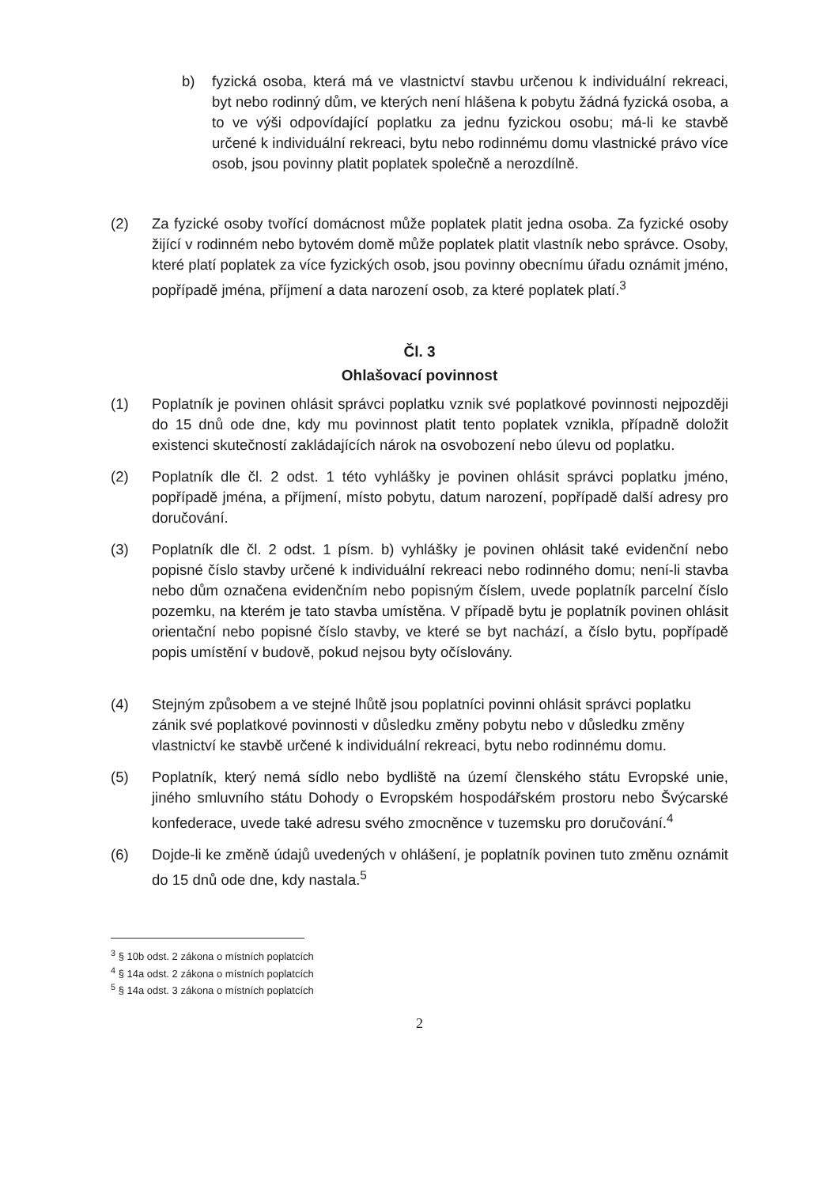b) fyzická osoba, která má ve vlastnictví stavbu určenou k individuální rekreaci, byt nebo rodinný dům, ve kterých není hlášena k pobytu žádná fyzická osoba, a to ve výši odpovídající poplatku za jednu fyzickou osobu; má-li ke stavbě určené k individuální rekreaci, bytu nebo rodinnému domu vlastnické právo více osob, jsou povinny platit poplatek společně a nerozdílně.
(2) Za fyzické osoby tvořící domácnost může poplatek platit jedna osoba. Za fyzické osoby žijící v rodinném nebo bytovém domě může poplatek platit vlastník nebo správce. Osoby, které platí poplatek za více fyzických osob, jsou povinny obecnímu úřadu oznámit jméno, popřípadě jména, příjmení a data narození osob, za které poplatek platí.<sup>3</sup>
Čl. 3
Ohlašovací povinnost
(1) Poplatník je povinen ohlásit správci poplatku vznik své poplatkové povinnosti nejpozději do 15 dnů ode dne, kdy mu povinnost platit tento poplatek vznikla, případně doložit existenci skutečností zakládajících nárok na osvobození nebo úlevu od poplatku.
(2) Poplatník dle čl. 2 odst. 1 této vyhlášky je povinen ohlásit správci poplatku jméno, popřípadě jména, a příjmení, místo pobytu, datum narození, popřípadě další adresy pro doručování.
(3) Poplatník dle čl. 2 odst. 1 písm. b) vyhlášky je povinen ohlásit také evidenční nebo popisné číslo stavby určené k individuální rekreaci nebo rodinného domu; není-li stavba nebo dům označena evidenčním nebo popisným číslem, uvede poplatník parcelní číslo pozemku, na kterém je tato stavba umístěna. V případě bytu je poplatník povinen ohlásit orientační nebo popisné číslo stavby, ve které se byt nachází, a číslo bytu, popřípadě popis umístění v budově, pokud nejsou byty očíslovány.
(4) Stejným způsobem a ve stejné lhůtě jsou poplatníci povinni ohlásit správci poplatku zánik své poplatkové povinnosti v důsledku změny pobytu nebo v důsledku změny vlastnictví ke stavbě určené k individuální rekreaci, bytu nebo rodinnému domu.
(5) Poplatník, který nemá sídlo nebo bydliště na území členského státu Evropské unie, jiného smluvního státu Dohody o Evropském hospodářském prostoru nebo Švýcarské konfederace, uvede také adresu svého zmocněnce v tuzemsku pro doručování.<sup>4</sup>
(6) Dojde-li ke změně údajů uvedených v ohlášení, je poplatník povinen tuto změnu oznámit do 15 dnů ode dne, kdy nastala.<sup>5</sup>
<sup>3</sup> § 10b odst. 2 zákona o místních poplatcích
<sup>4</sup> § 14a odst. 2 zákona o místních poplatcích
<sup>5</sup> § 14a odst. 3 zákona o místních poplatcích
2